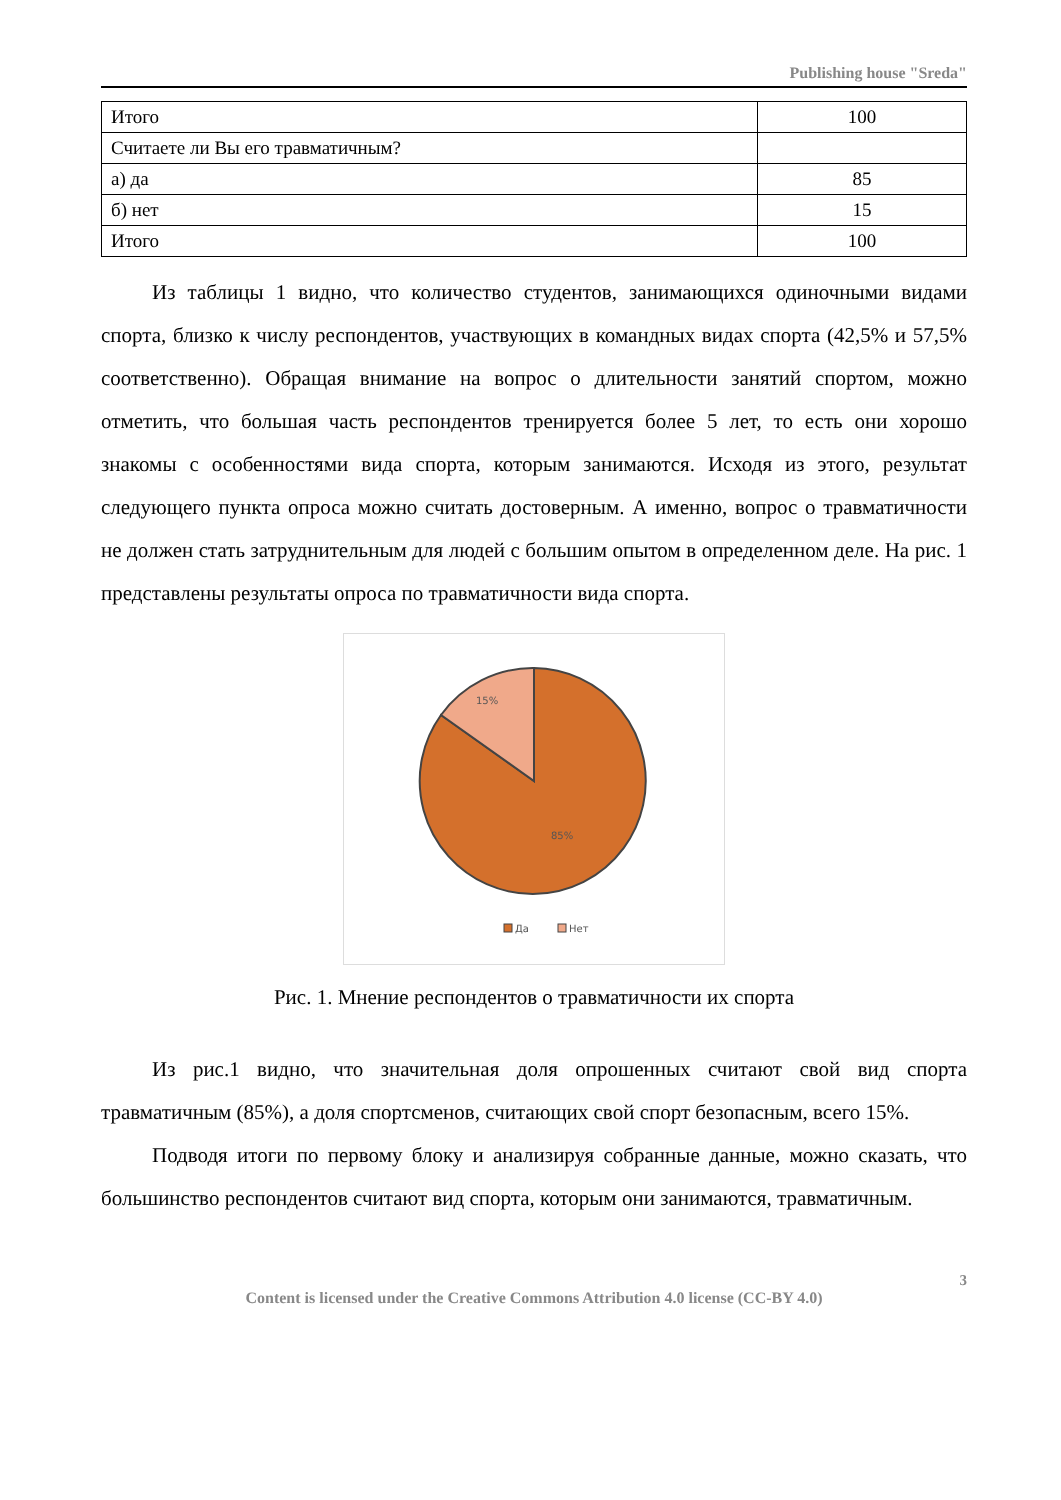Publishing house "Sreda"
| Итого | 100 |
| Считаете ли Вы его травматичным? | |
| а) да | 85 |
| б) нет | 15 |
| Итого | 100 |
Из таблицы 1 видно, что количество студентов, занимающихся одиночными видами спорта, близко к числу респондентов, участвующих в командных видах спорта (42,5% и 57,5% соответственно). Обращая внимание на вопрос о длительности занятий спортом, можно отметить, что большая часть респондентов тренируется более 5 лет, то есть они хорошо знакомы с особенностями вида спорта, которым занимаются. Исходя из этого, результат следующего пункта опроса можно считать достоверным. А именно, вопрос о травматичности не должен стать затруднительным для людей с большим опытом в определенном деле. На рис. 1 представлены результаты опроса по травматичности вида спорта.
15%
85%
Да
Нет
Рис. 1. Мнение респондентов о травматичности их спорта
Из рис.1 видно, что значительная доля опрошенных считают свой вид спорта травматичным (85%), а доля спортсменов, считающих свой спорт безопасным, всего 15%.
Подводя итоги по первому блоку и анализируя собранные данные, можно сказать, что большинство респондентов считают вид спорта, которым они занимаются, травматичным.
3
Content is licensed under the Creative Commons Attribution 4.0 license (CC-BY 4.0)